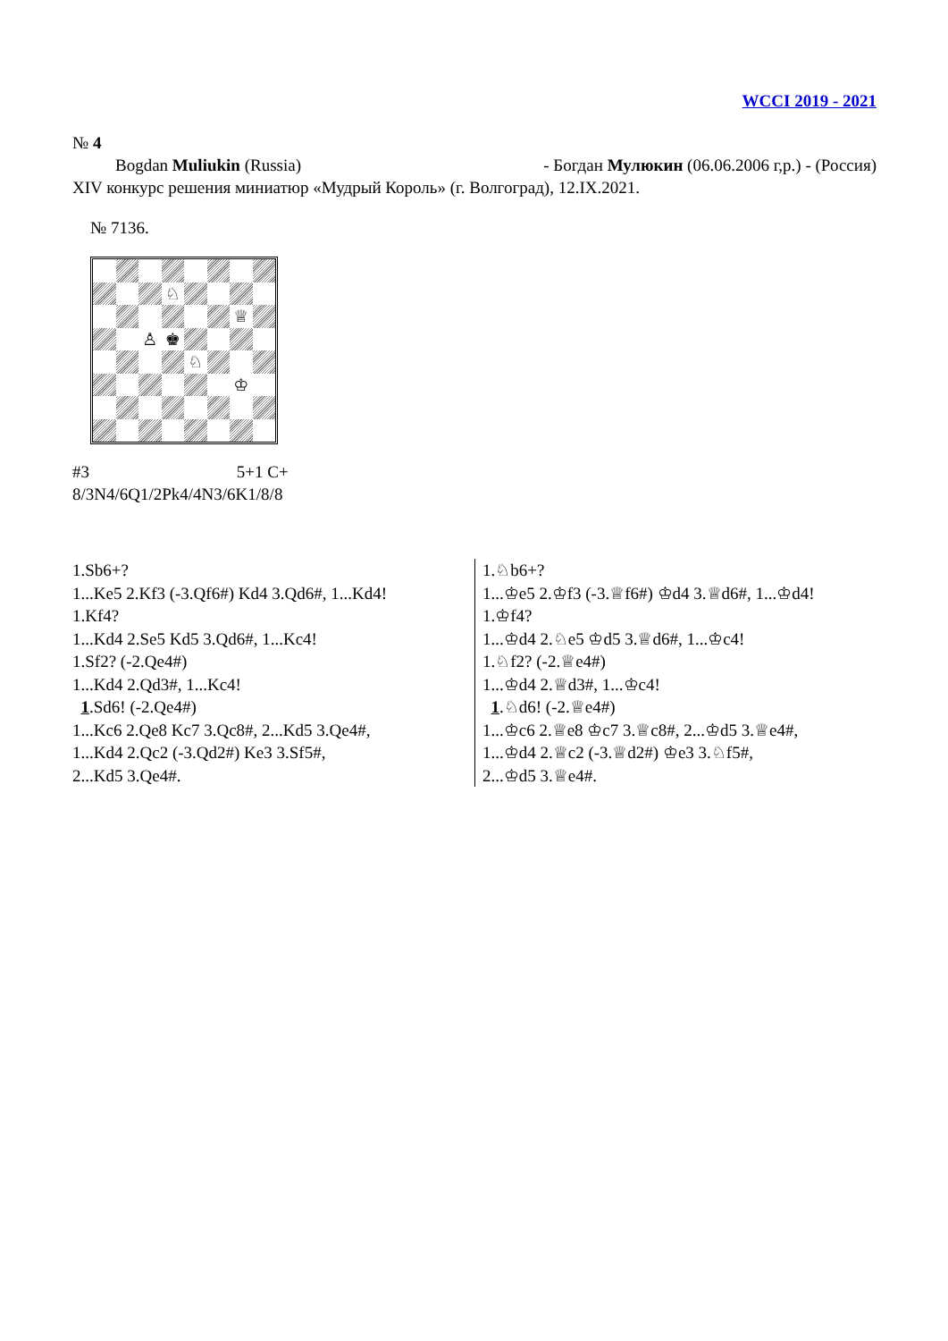WCCI 2019 - 2021
№ 4
Bogdan Muliukin (Russia) - Богдан Мулюкин (06.06.2006 г,р.) - (Россия)
XIV конкурс решения миниатюр «Мудрый Король» (г. Волгоград), 12.IX.2021.
№ 7136.
♘
♕
♙
♚
♘
♔
#3 5+1 C+
8/3N4/6Q1/2Pk4/4N3/6K1/8/8
| 1.Sb6+? 1...Ke5 2.Kf3 (-3.Qf6#) Kd4 3.Qd6#, 1...Kd4! 1.Kf4? 1...Kd4 2.Se5 Kd5 3.Qd6#, 1...Kc4! 1.Sf2? (-2.Qe4#) 1...Kd4 2.Qd3#, 1...Kc4! 1 .Sd6! (-2.Qe4#) 1...Kc6 2.Qe8 Kc7 3.Qc8#, 2...Kd5 3.Qe4#, 1...Kd4 2.Qc2 (-3.Qd2#) Ke3 3.Sf5#, 2...Kd5 3.Qe4#. | 1.♘b6+? 1...♔e5 2.♔f3 (-3.♕f6#) ♔d4 3.♕d6#, 1...♔d4! 1.♔f4? 1...♔d4 2.♘e5 ♔d5 3.♕d6#, 1...♔c4! 1.♘f2? (-2.♕e4#) 1...♔d4 2.♕d3#, 1...♔c4! 1 .♘d6! (-2.♕e4#) 1...♔c6 2.♕e8 ♔c7 3.♕c8#, 2...♔d5 3.♕e4#, 1...♔d4 2.♕c2 (-3.♕d2#) ♔e3 3.♘f5#, 2...♔d5 3.♕e4#. |